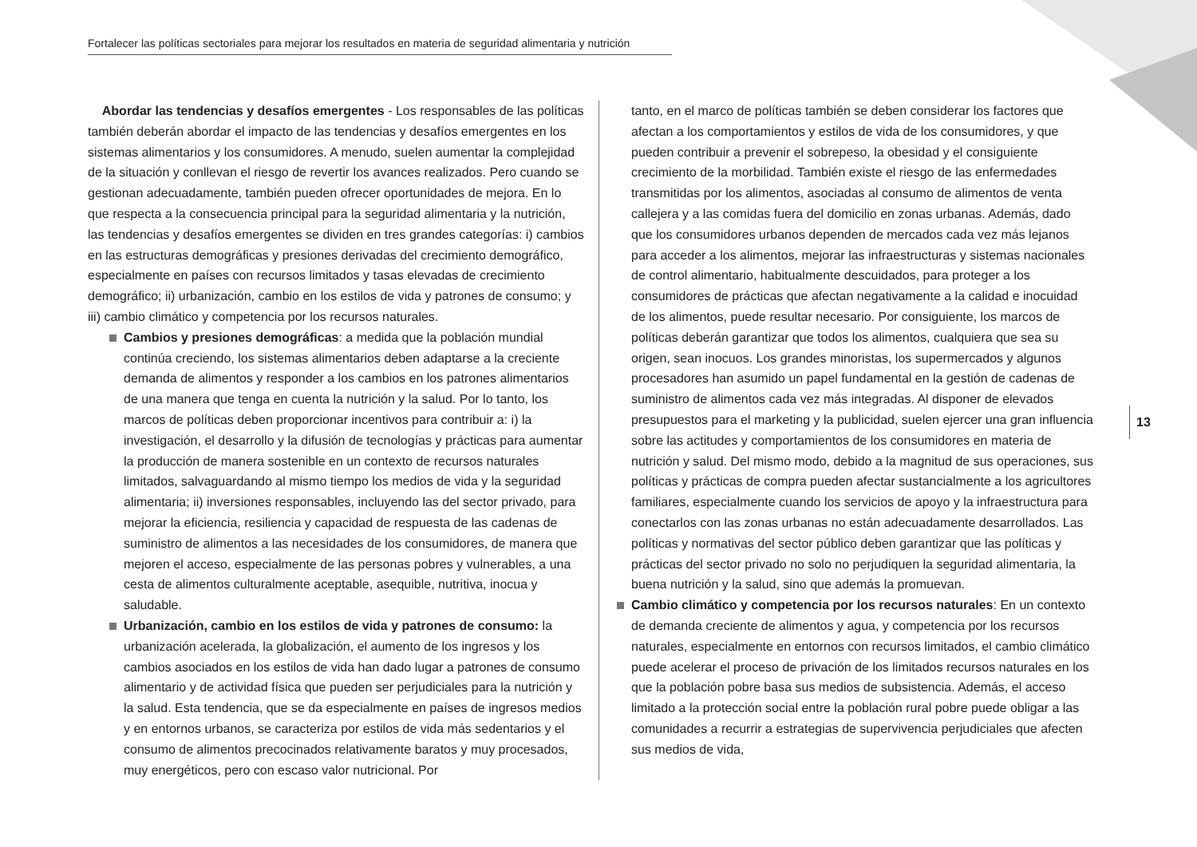Fortalecer las políticas sectoriales para mejorar los resultados en materia de seguridad alimentaria y nutrición
Abordar las tendencias y desafíos emergentes - Los responsables de las políticas también deberán abordar el impacto de las tendencias y desafíos emergentes en los sistemas alimentarios y los consumidores. A menudo, suelen aumentar la complejidad de la situación y conllevan el riesgo de revertir los avances realizados. Pero cuando se gestionan adecuadamente, también pueden ofrecer oportunidades de mejora. En lo que respecta a la consecuencia principal para la seguridad alimentaria y la nutrición, las tendencias y desafíos emergentes se dividen en tres grandes categorías: i) cambios en las estructuras demográficas y presiones derivadas del crecimiento demográfico, especialmente en países con recursos limitados y tasas elevadas de crecimiento demográfico; ii) urbanización, cambio en los estilos de vida y patrones de consumo; y iii) cambio climático y competencia por los recursos naturales.
Cambios y presiones demográficas: a medida que la población mundial continúa creciendo, los sistemas alimentarios deben adaptarse a la creciente demanda de alimentos y responder a los cambios en los patrones alimentarios de una manera que tenga en cuenta la nutrición y la salud. Por lo tanto, los marcos de políticas deben proporcionar incentivos para contribuir a: i) la investigación, el desarrollo y la difusión de tecnologías y prácticas para aumentar la producción de manera sostenible en un contexto de recursos naturales limitados, salvaguardando al mismo tiempo los medios de vida y la seguridad alimentaria; ii) inversiones responsables, incluyendo las del sector privado, para mejorar la eficiencia, resiliencia y capacidad de respuesta de las cadenas de suministro de alimentos a las necesidades de los consumidores, de manera que mejoren el acceso, especialmente de las personas pobres y vulnerables, a una cesta de alimentos culturalmente aceptable, asequible, nutritiva, inocua y saludable.
Urbanización, cambio en los estilos de vida y patrones de consumo: la urbanización acelerada, la globalización, el aumento de los ingresos y los cambios asociados en los estilos de vida han dado lugar a patrones de consumo alimentario y de actividad física que pueden ser perjudiciales para la nutrición y la salud. Esta tendencia, que se da especialmente en países de ingresos medios y en entornos urbanos, se caracteriza por estilos de vida más sedentarios y el consumo de alimentos precocinados relativamente baratos y muy procesados, muy energéticos, pero con escaso valor nutricional. Por
tanto, en el marco de políticas también se deben considerar los factores que afectan a los comportamientos y estilos de vida de los consumidores, y que pueden contribuir a prevenir el sobrepeso, la obesidad y el consiguiente crecimiento de la morbilidad. También existe el riesgo de las enfermedades transmitidas por los alimentos, asociadas al consumo de alimentos de venta callejera y a las comidas fuera del domicilio en zonas urbanas. Además, dado que los consumidores urbanos dependen de mercados cada vez más lejanos para acceder a los alimentos, mejorar las infraestructuras y sistemas nacionales de control alimentario, habitualmente descuidados, para proteger a los consumidores de prácticas que afectan negativamente a la calidad e inocuidad de los alimentos, puede resultar necesario. Por consiguiente, los marcos de políticas deberán garantizar que todos los alimentos, cualquiera que sea su origen, sean inocuos. Los grandes minoristas, los supermercados y algunos procesadores han asumido un papel fundamental en la gestión de cadenas de suministro de alimentos cada vez más integradas. Al disponer de elevados presupuestos para el marketing y la publicidad, suelen ejercer una gran influencia sobre las actitudes y comportamientos de los consumidores en materia de nutrición y salud. Del mismo modo, debido a la magnitud de sus operaciones, sus políticas y prácticas de compra pueden afectar sustancialmente a los agricultores familiares, especialmente cuando los servicios de apoyo y la infraestructura para conectarlos con las zonas urbanas no están adecuadamente desarrollados. Las políticas y normativas del sector público deben garantizar que las políticas y prácticas del sector privado no solo no perjudiquen la seguridad alimentaria, la buena nutrición y la salud, sino que además la promuevan.
Cambio climático y competencia por los recursos naturales: En un contexto de demanda creciente de alimentos y agua, y competencia por los recursos naturales, especialmente en entornos con recursos limitados, el cambio climático puede acelerar el proceso de privación de los limitados recursos naturales en los que la población pobre basa sus medios de subsistencia. Además, el acceso limitado a la protección social entre la población rural pobre puede obligar a las comunidades a recurrir a estrategias de supervivencia perjudiciales que afecten sus medios de vida,
13